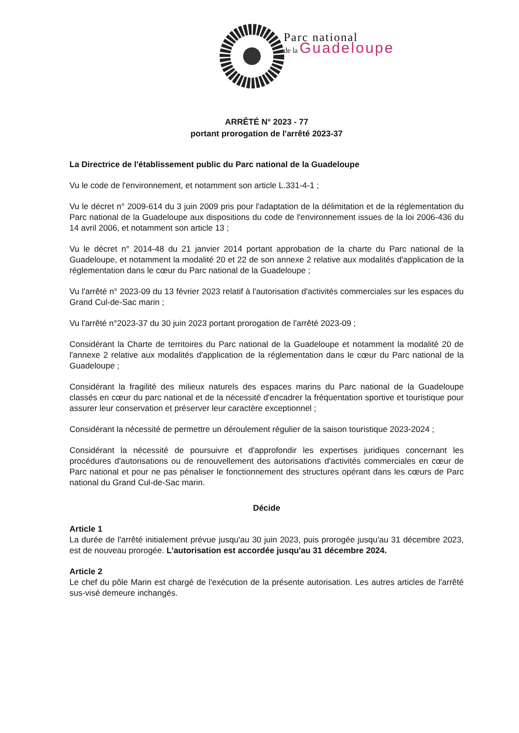Parc national
de la Guadeloupe
ARRÊTÉ N° 2023 - 77
portant prorogation de l'arrêté 2023-37
La Directrice de l'établissement public du Parc national de la Guadeloupe
Vu le code de l'environnement, et notamment son article L.331-4-1 ;
Vu le décret n° 2009-614 du 3 juin 2009 pris pour l'adaptation de la délimitation et de la réglementation du Parc national de la Guadeloupe aux dispositions du code de l'environnement issues de la loi 2006-436 du 14 avril 2006, et notamment son article 13 ;
Vu le décret n° 2014-48 du 21 janvier 2014 portant approbation de la charte du Parc national de la Guadeloupe, et notamment la modalité 20 et 22 de son annexe 2 relative aux modalités d'application de la réglementation dans le cœur du Parc national de la Guadeloupe ;
Vu l'arrêté n° 2023-09 du 13 février 2023 relatif à l'autorisation d'activités commerciales sur les espaces du Grand Cul-de-Sac marin ;
Vu l'arrêté n°2023-37 du 30 juin 2023 portant prorogation de l'arrêté 2023-09 ;
Considérant la Charte de territoires du Parc national de la Guadeloupe et notamment la modalité 20 de l'annexe 2 relative aux modalités d'application de la réglementation dans le cœur du Parc national de la Guadeloupe ;
Considérant la fragilité des milieux naturels des espaces marins du Parc national de la Guadeloupe classés en cœur du parc national et de la nécessité d'encadrer la fréquentation sportive et touristique pour assurer leur conservation et préserver leur caractère exceptionnel ;
Considérant la nécessité de permettre un déroulement régulier de la saison touristique 2023-2024 ;
Considérant la nécessité de poursuivre et d'approfondir les expertises juridiques concernant les procédures d'autorisations ou de renouvellement des autorisations d'activités commerciales en cœur de Parc national et pour ne pas pénaliser le fonctionnement des structures opérant dans les cœurs de Parc national du Grand Cul-de-Sac marin.
Décide
Article 1
La durée de l'arrêté initialement prévue jusqu'au 30 juin 2023, puis prorogée jusqu'au 31 décembre 2023, est de nouveau prorogée. L'autorisation est accordée jusqu'au 31 décembre 2024.
Article 2
Le chef du pôle Marin est chargé de l'exécution de la présente autorisation. Les autres articles de l'arrêté sus-visé demeure inchangés.